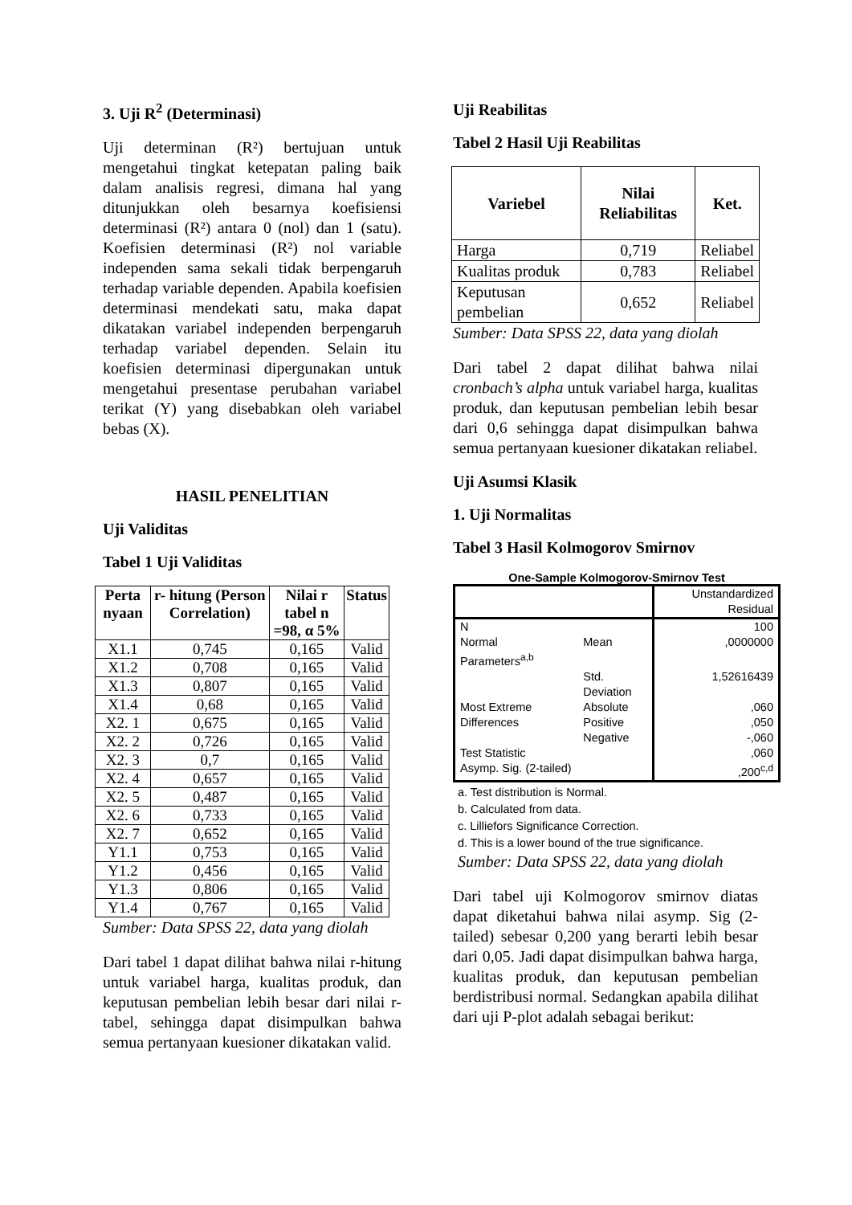3. Uji R<sup>2</sup> (Determinasi)
Uji determinan (R²) bertujuan untuk mengetahui tingkat ketepatan paling baik dalam analisis regresi, dimana hal yang ditunjukkan oleh besarnya koefisiensi determinasi (R²) antara 0 (nol) dan 1 (satu). Koefisien determinasi (R²) nol variable independen sama sekali tidak berpengaruh terhadap variable dependen. Apabila koefisien determinasi mendekati satu, maka dapat dikatakan variabel independen berpengaruh terhadap variabel dependen. Selain itu koefisien determinasi dipergunakan untuk mengetahui presentase perubahan variabel terikat (Y) yang disebabkan oleh variabel bebas (X).
HASIL PENELITIAN
Uji Validitas
Tabel 1 Uji Validitas
| Perta nyaan | r- hitung (Person Correlation) | Nilai r tabel n =98, α 5% | Status |
| --- | --- | --- | --- |
| X1.1 | 0,745 | 0,165 | Valid |
| X1.2 | 0,708 | 0,165 | Valid |
| X1.3 | 0,807 | 0,165 | Valid |
| X1.4 | 0,68 | 0,165 | Valid |
| X2. 1 | 0,675 | 0,165 | Valid |
| X2. 2 | 0,726 | 0,165 | Valid |
| X2. 3 | 0,7 | 0,165 | Valid |
| X2. 4 | 0,657 | 0,165 | Valid |
| X2. 5 | 0,487 | 0,165 | Valid |
| X2. 6 | 0,733 | 0,165 | Valid |
| X2. 7 | 0,652 | 0,165 | Valid |
| Y1.1 | 0,753 | 0,165 | Valid |
| Y1.2 | 0,456 | 0,165 | Valid |
| Y1.3 | 0,806 | 0,165 | Valid |
| Y1.4 | 0,767 | 0,165 | Valid |
Sumber: Data SPSS 22, data yang diolah
Dari tabel 1 dapat dilihat bahwa nilai r-hitung untuk variabel harga, kualitas produk, dan keputusan pembelian lebih besar dari nilai r-tabel, sehingga dapat disimpulkan bahwa semua pertanyaan kuesioner dikatakan valid.
Uji Reabilitas
Tabel 2 Hasil Uji Reabilitas
| Variebel | Nilai Reliabilitas | Ket. |
| --- | --- | --- |
| Harga | 0,719 | Reliabel |
| Kualitas produk | 0,783 | Reliabel |
| Keputusan pembelian | 0,652 | Reliabel |
Sumber: Data SPSS 22, data yang diolah
Dari tabel 2 dapat dilihat bahwa nilai cronbach’s alpha untuk variabel harga, kualitas produk, dan keputusan pembelian lebih besar dari 0,6 sehingga dapat disimpulkan bahwa semua pertanyaan kuesioner dikatakan reliabel.
Uji Asumsi Klasik
1. Uji Normalitas
Tabel 3 Hasil Kolmogorov Smirnov
One-Sample Kolmogorov-Smirnov Test
| | | Unstandardized Residual |
| N | | 100 |
| Normal Parameters<sup>a,b</sup> | Mean | ,0000000 |
| | Std. Deviation | 1,52616439 |
| Most Extreme Differences | Absolute Positive Negative | ,060 ,050 -,060 |
| Test Statistic | | ,060 |
| Asymp. Sig. (2-tailed) | | ,200<sup>c,d</sup> |
a. Test distribution is Normal.
b. Calculated from data.
c. Lilliefors Significance Correction.
d. This is a lower bound of the true significance.
Sumber: Data SPSS 22, data yang diolah
Dari tabel uji Kolmogorov smirnov diatas dapat diketahui bahwa nilai asymp. Sig (2-tailed) sebesar 0,200 yang berarti lebih besar dari 0,05. Jadi dapat disimpulkan bahwa harga, kualitas produk, dan keputusan pembelian berdistribusi normal. Sedangkan apabila dilihat dari uji P-plot adalah sebagai berikut: